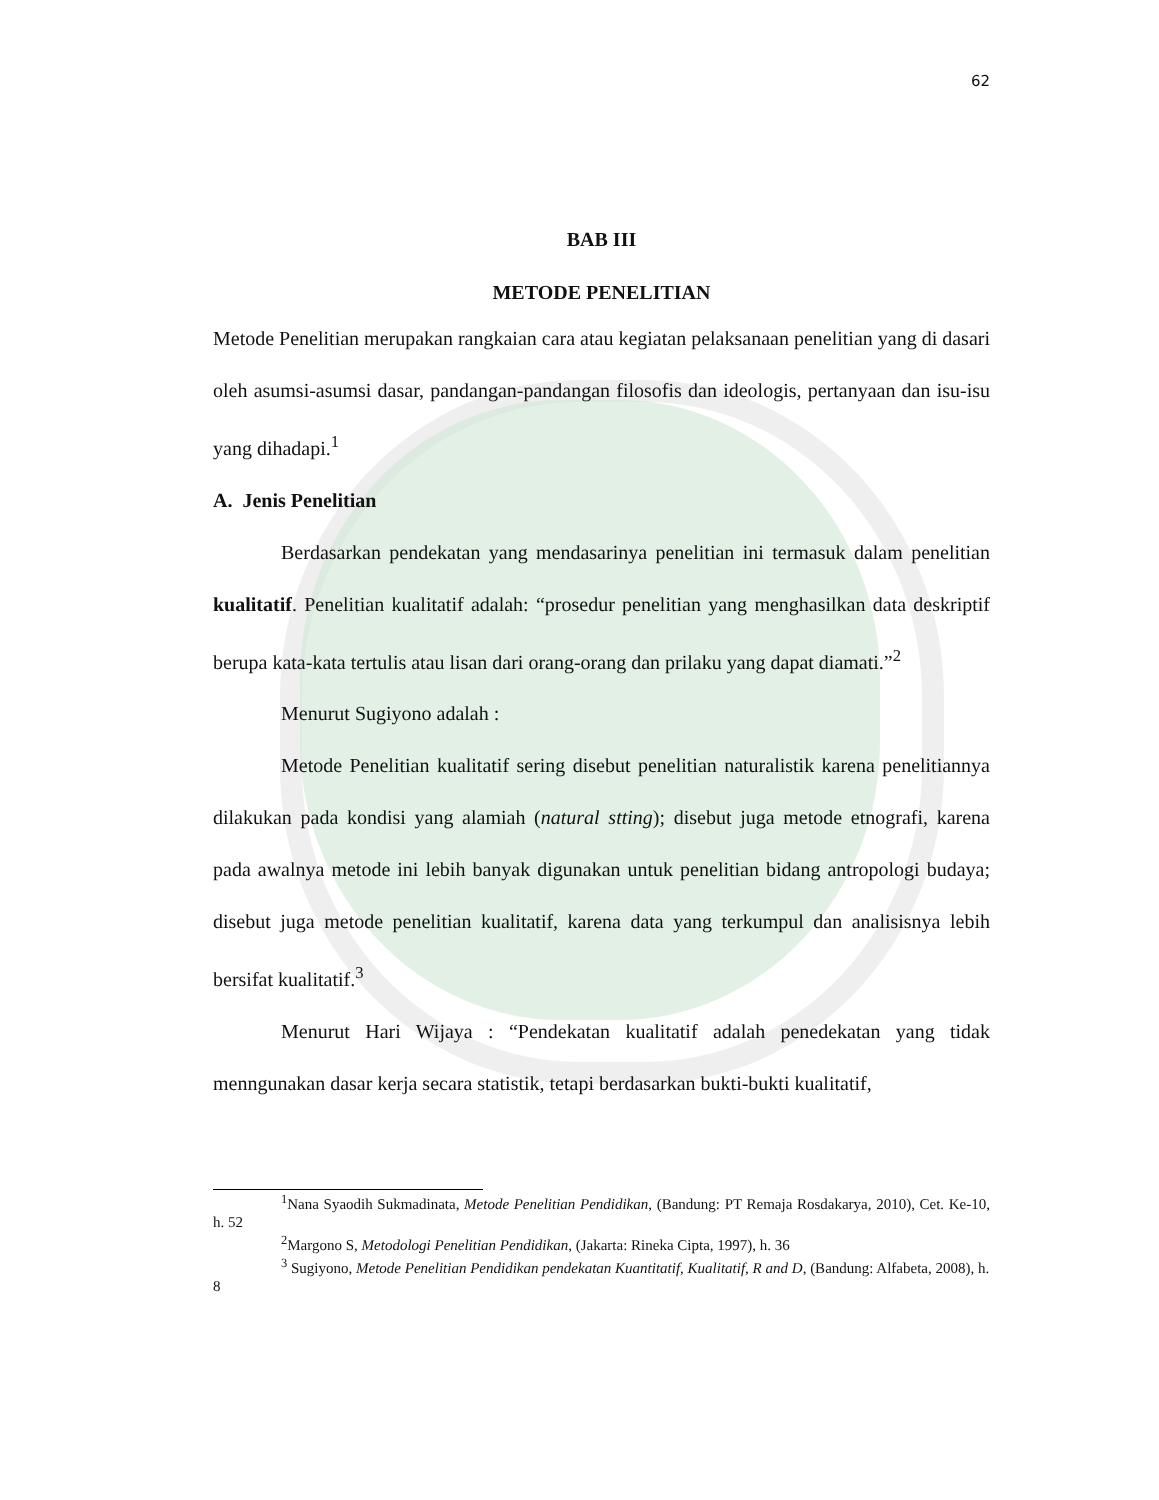62
BAB III
METODE PENELITIAN
Metode Penelitian merupakan rangkaian cara atau kegiatan pelaksanaan penelitian yang di dasari oleh asumsi-asumsi dasar, pandangan-pandangan filosofis dan ideologis, pertanyaan dan isu-isu yang dihadapi.<sup>1</sup>
A. Jenis Penelitian
Berdasarkan pendekatan yang mendasarinya penelitian ini termasuk dalam penelitian kualitatif. Penelitian kualitatif adalah: “prosedur penelitian yang menghasilkan data deskriptif berupa kata-kata tertulis atau lisan dari orang-orang dan prilaku yang dapat diamati.”<sup>2</sup>
Menurut Sugiyono adalah :
Metode Penelitian kualitatif sering disebut penelitian naturalistik karena penelitiannya dilakukan pada kondisi yang alamiah (natural stting); disebut juga metode etnografi, karena pada awalnya metode ini lebih banyak digunakan untuk penelitian bidang antropologi budaya; disebut juga metode penelitian kualitatif, karena data yang terkumpul dan analisisnya lebih bersifat kualitatif.<sup>3</sup>
Menurut Hari Wijaya : “Pendekatan kualitatif adalah penedekatan yang tidak menngunakan dasar kerja secara statistik, tetapi berdasarkan bukti-bukti kualitatif,
<sup>1</sup> Nana Syaodih Sukmadinata, Metode Penelitian Pendidikan, (Bandung: PT Remaja Rosdakarya, 2010), Cet. Ke-10, h. 52
<sup>2</sup> Margono S, Metodologi Penelitian Pendidikan, (Jakarta: Rineka Cipta, 1997), h. 36
<sup>3</sup> Sugiyono, Metode Penelitian Pendidikan pendekatan Kuantitatif, Kualitatif, R and D, (Bandung: Alfabeta, 2008), h. 8